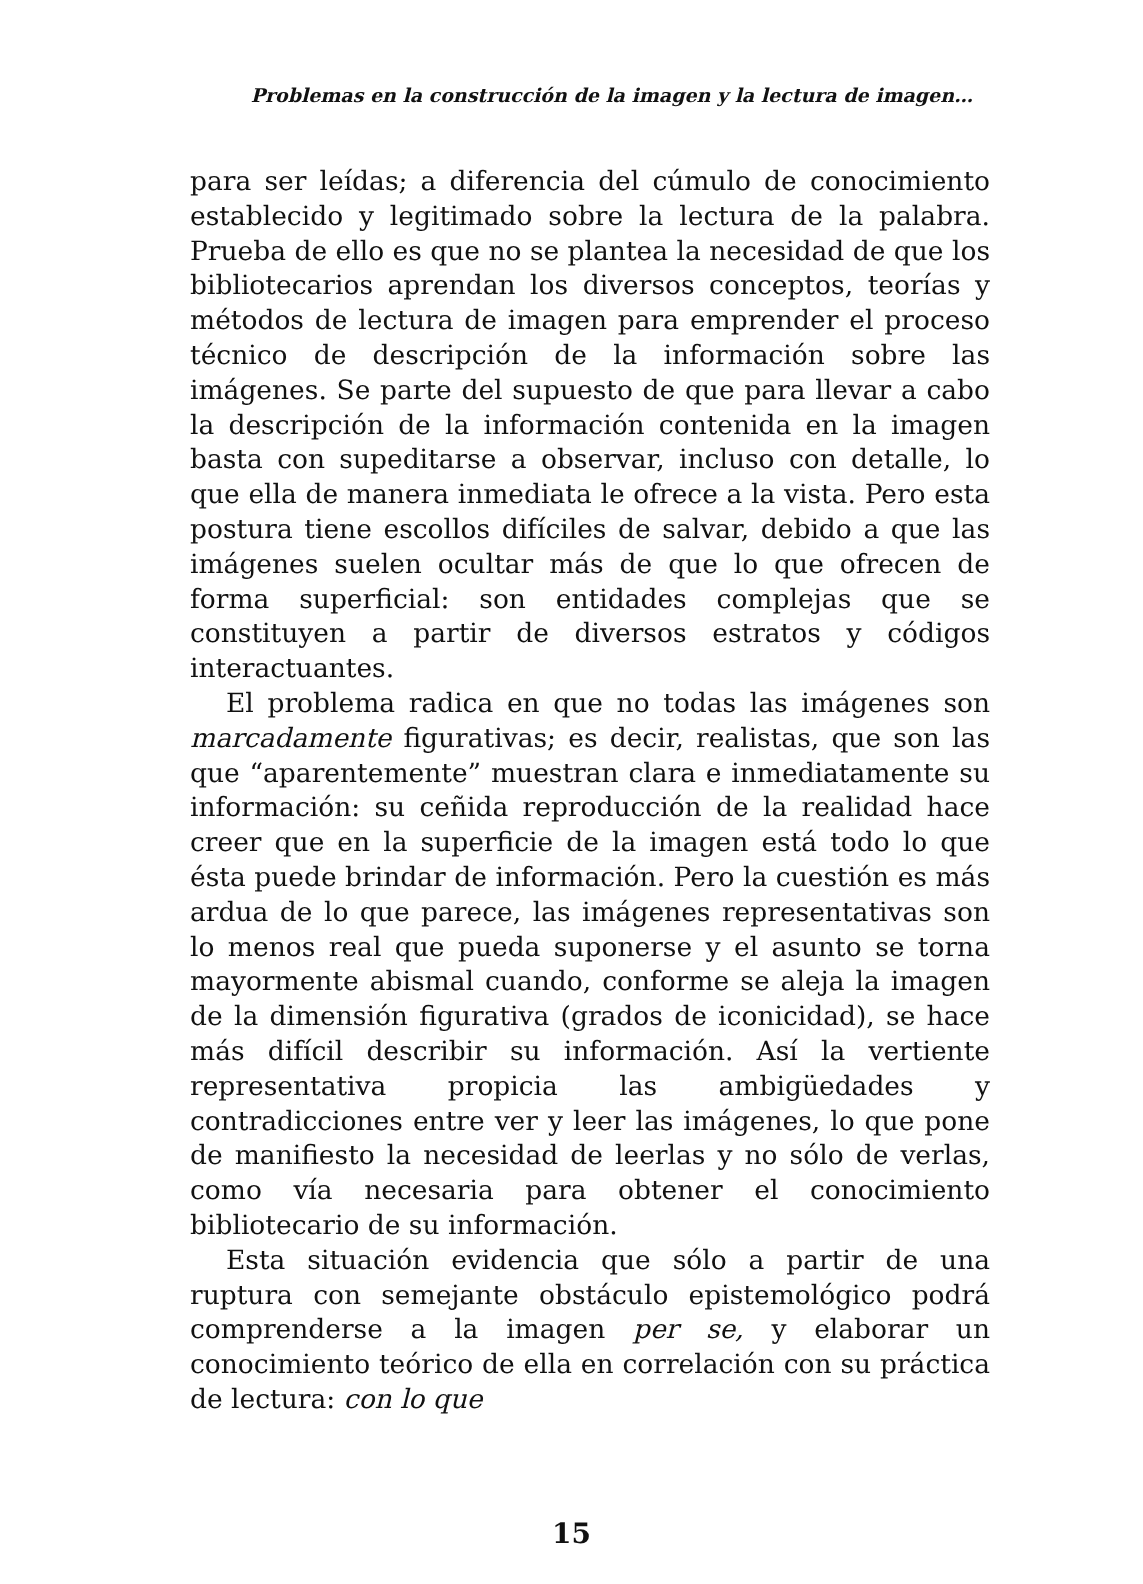Problemas en la construcción de la imagen y la lectura de imagen…
para ser leídas; a diferencia del cúmulo de conocimiento establecido y legitimado sobre la lectura de la palabra. Prueba de ello es que no se plantea la necesidad de que los bibliotecarios aprendan los diversos conceptos, teorías y métodos de lectura de imagen para emprender el proceso técnico de descripción de la información sobre las imágenes. Se parte del supuesto de que para llevar a cabo la descripción de la información contenida en la imagen basta con supeditarse a observar, incluso con detalle, lo que ella de manera inmediata le ofrece a la vista. Pero esta postura tiene escollos difíciles de salvar, debido a que las imágenes suelen ocultar más de que lo que ofrecen de forma superficial: son entidades complejas que se constituyen a partir de diversos estratos y códigos interactuantes.
El problema radica en que no todas las imágenes son marcadamente figurativas; es decir, realistas, que son las que “aparentemente” muestran clara e inmediatamente su información: su ceñida reproducción de la realidad hace creer que en la superficie de la imagen está todo lo que ésta puede brindar de información. Pero la cuestión es más ardua de lo que parece, las imágenes representativas son lo menos real que pueda suponerse y el asunto se torna mayormente abismal cuando, conforme se aleja la imagen de la dimensión figurativa (grados de iconicidad), se hace más difícil describir su información. Así la vertiente representativa propicia las ambigüedades y contradicciones entre ver y leer las imágenes, lo que pone de manifiesto la necesidad de leerlas y no sólo de verlas, como vía necesaria para obtener el conocimiento bibliotecario de su información.
Esta situación evidencia que sólo a partir de una ruptura con semejante obstáculo epistemológico podrá comprenderse a la imagen per se, y elaborar un conocimiento teórico de ella en correlación con su práctica de lectura: con lo que
15